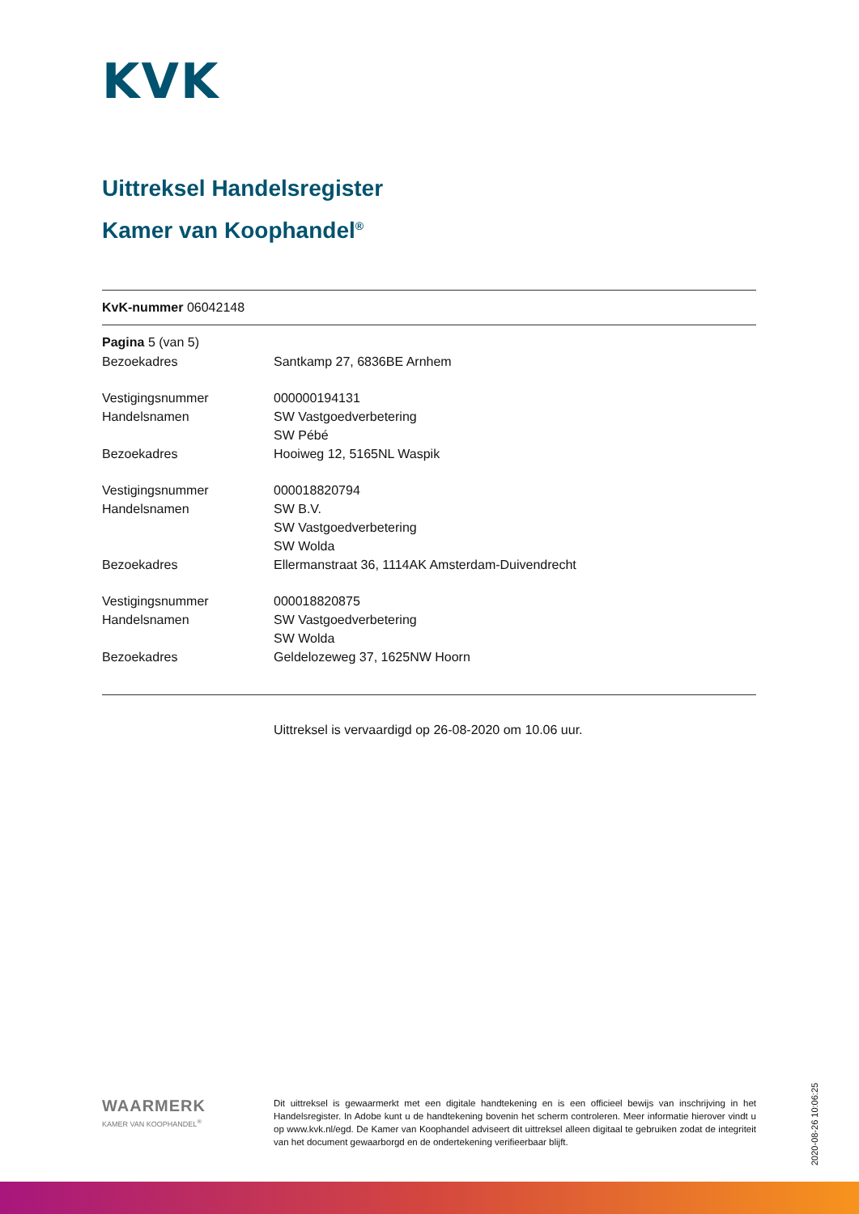KVK
Uittreksel Handelsregister
Kamer van Koophandel<sup>®</sup>
KvK-nummer 06042148
Pagina 5 (van 5)
| Bezoekadres | Santkamp 27, 6836BE Arnhem |
| Vestigingsnummer | 000000194131 |
| Handelsnamen | SW Vastgoedverbetering |
| | SW Pébé |
| Bezoekadres | Hooiweg 12, 5165NL Waspik |
| Vestigingsnummer | 000018820794 |
| Handelsnamen | SW B.V. |
| | SW Vastgoedverbetering |
| | SW Wolda |
| Bezoekadres | Ellermanstraat 36, 1114AK Amsterdam-Duivendrecht |
| Vestigingsnummer | 000018820875 |
| Handelsnamen | SW Vastgoedverbetering |
| | SW Wolda |
| Bezoekadres | Geldelozeweg 37, 1625NW Hoorn |
Uittreksel is vervaardigd op 26-08-2020 om 10.06 uur.
WAARMERK
KAMER VAN KOOPHANDEL<sup>®</sup>
Dit uittreksel is gewaarmerkt met een digitale handtekening en is een officieel bewijs van inschrijving in het Handelsregister. In Adobe kunt u de handtekening bovenin het scherm controleren. Meer informatie hierover vindt u op www.kvk.nl/egd. De Kamer van Koophandel adviseert dit uittreksel alleen digitaal te gebruiken zodat de integriteit van het document gewaarborgd en de ondertekening verifieerbaar blijft.
2020-08-26 10:06:25